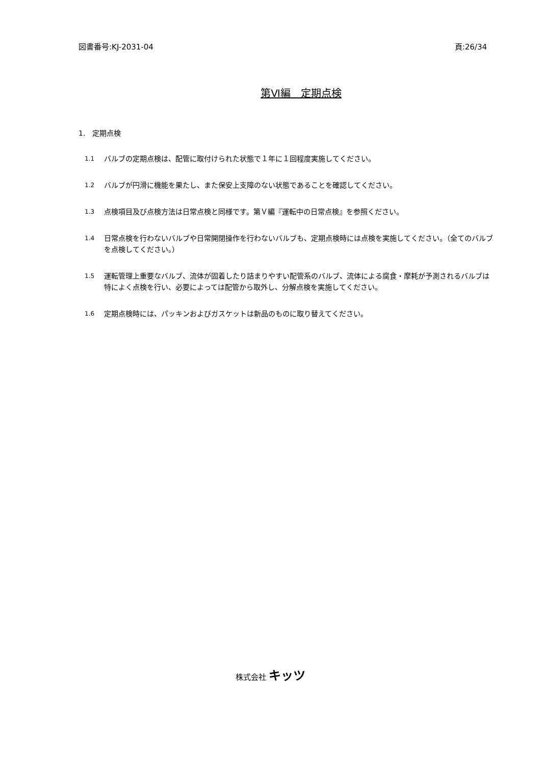図書番号:KJ-2031-04 頁:26/34
第Ⅵ編　定期点検
1.　定期点検
1.1 バルブの定期点検は、配管に取付けられた状態で１年に１回程度実施してください。
1.2 バルブが円滑に機能を果たし、また保安上支障のない状態であることを確認してください。
1.3 点検項目及び点検方法は日常点検と同様です。第Ｖ編『運転中の日常点検』を参照ください。
1.4 日常点検を行わないバルブや日常開閉操作を行わないバルブも、定期点検時には点検を実施してください。（全てのバルブを点検してください。）
1.5 運転管理上重要なバルブ、流体が固着したり詰まりやすい配管系のバルブ、流体による腐食・摩耗が予測されるバルブは特によく点検を行い、必要によっては配管から取外し、分解点検を実施してください。
1.6 定期点検時には、パッキンおよびガスケットは新品のものに取り替えてください。
株式会社 キッツ